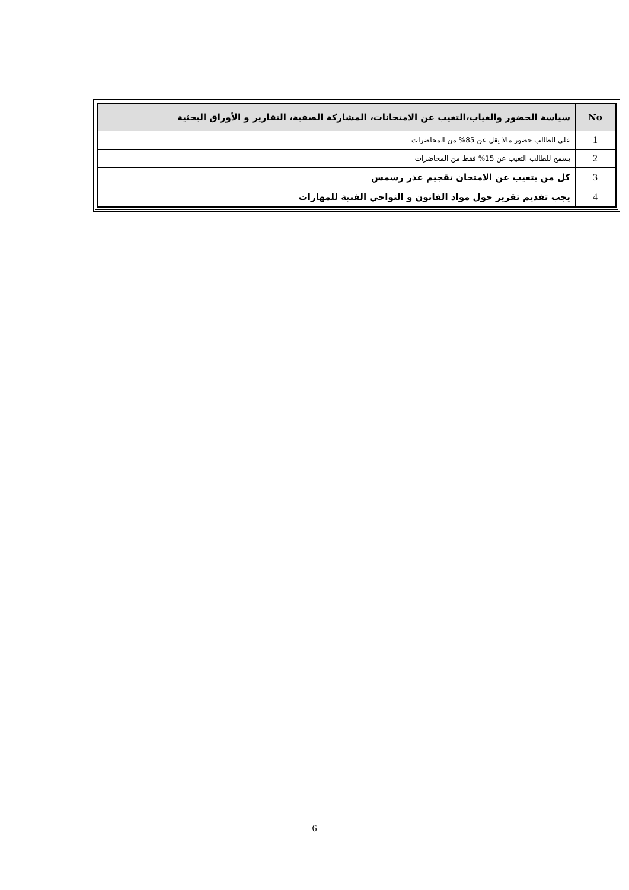| No | سياسة الحضور والغياب،التغيب عن الامتحانات، المشاركة الصفية، التقارير و الأوراق البحثية |
| --- | --- |
| 1 | على الطالب حضور مالا يقل عن 85% من المحاضرات |
| 2 | يسمح للطالب التغيب عن 15% فقط من المحاضرات |
| 3 | كل من يتغيب عن الامتحان تقجيم عذر رسمس |
| 4 | يجب تقديم تقرير حول مواد القانون و النواحي الفنية للمهارات |
6